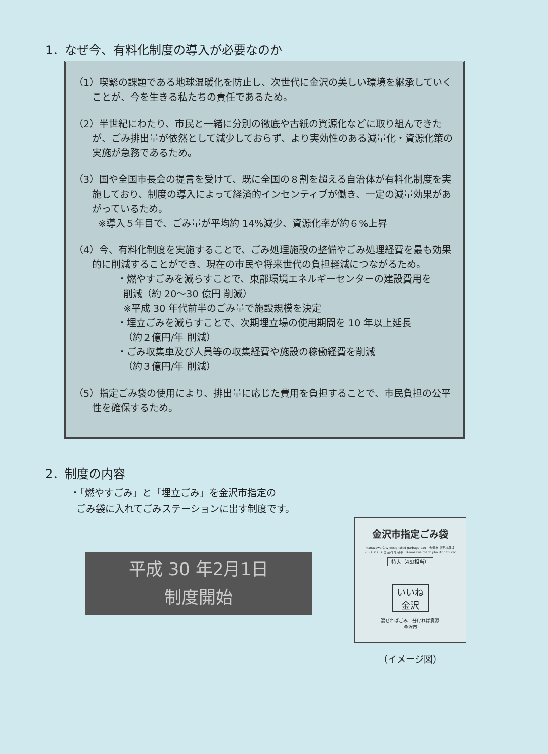1．なぜ今、有料化制度の導入が必要なのか
（1）喫緊の課題である地球温暖化を防止し、次世代に金沢の美しい環境を継承していくことが、今を生きる私たちの責任であるため。
（2）半世紀にわたり、市民と一緒に分別の徹底や古紙の資源化などに取り組んできたが、ごみ排出量が依然として減少しておらず、より実効性のある減量化・資源化策の実施が急務であるため。
（3）国や全国市長会の提言を受けて、既に全国の８割を超える自治体が有料化制度を実施しており、制度の導入によって経済的インセンティブが働き、一定の減量効果があがっているため。
※導入５年目で、ごみ量が平均約 14%減少、資源化率が約６%上昇
（4）今、有料化制度を実施することで、ごみ処理施設の整備やごみ処理経費を最も効果的に削減することができ、現在の市民や将来世代の負担軽減につながるため。
・燃やすごみを減らすことで、東部環境エネルギーセンターの建設費用を
削減（約 20〜30 億円 削減）
※平成 30 年代前半のごみ量で施設規模を決定
・埋立ごみを減らすことで、次期埋立場の使用期間を 10 年以上延長
（約２億円/年 削減）
・ごみ収集車及び人員等の収集経費や施設の稼働経費を削減
（約３億円/年 削減）
（5）指定ごみ袋の使用により、排出量に応じた費用を負担することで、市民負担の公平性を確保するため。
2．制度の内容
・「燃やすごみ」と「埋立ごみ」を金沢市指定の
ごみ袋に入れてごみステーションに出す制度です。
平成 30 年2月1日
制度開始
金沢市指定ごみ袋
Kanazawa City designated garbage bag　金沢市 指定垃圾袋
가나자와시 지정 쓰레기 봉투　Kanazawa thành phố định túi rác
特大（45ℓ相当）
いいね
金沢
-混ぜればごみ　分ければ資源-
金沢市
（イメージ図）